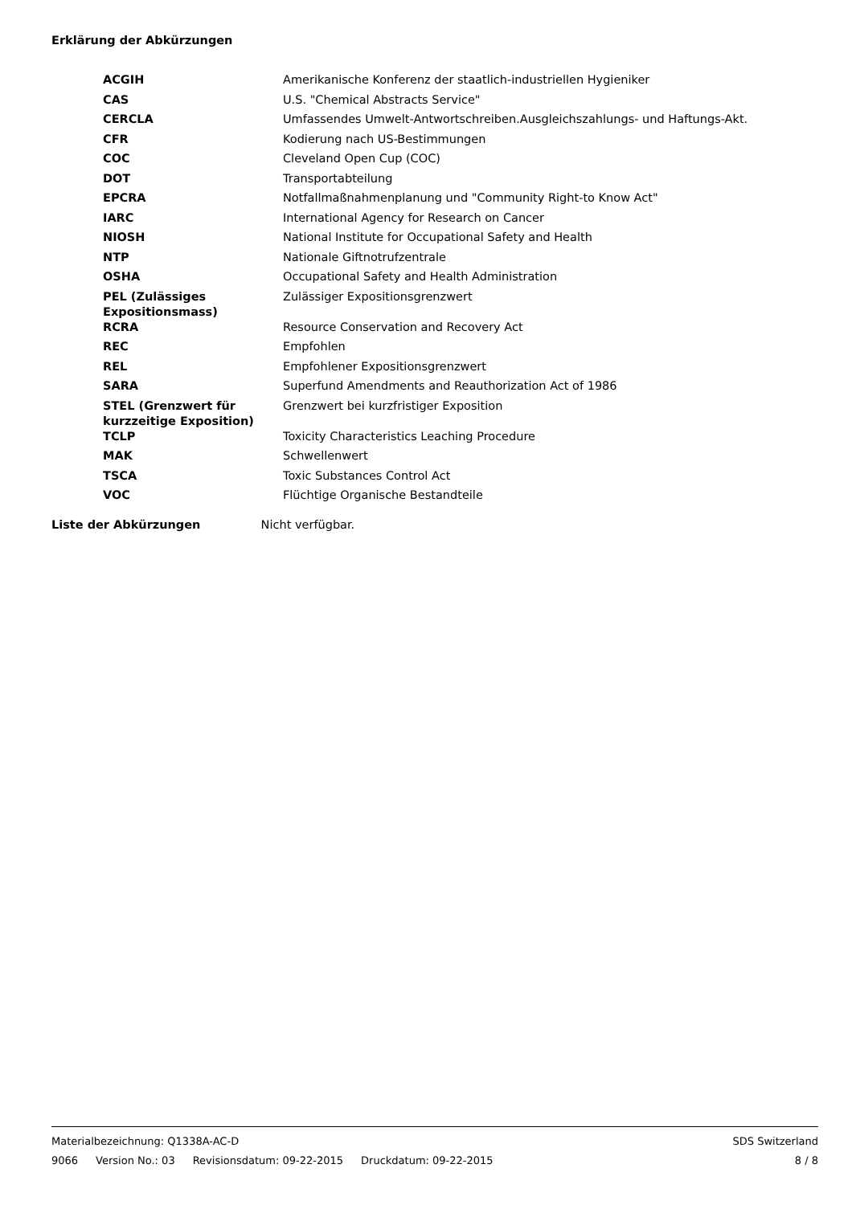Erklärung der Abkürzungen
| ACGIH | Amerikanische Konferenz der staatlich-industriellen Hygieniker |
| CAS | U.S. "Chemical Abstracts Service" |
| CERCLA | Umfassendes Umwelt-Antwortschreiben.Ausgleichszahlungs- und Haftungs-Akt. |
| CFR | Kodierung nach US-Bestimmungen |
| COC | Cleveland Open Cup (COC) |
| DOT | Transportabteilung |
| EPCRA | Notfallmaßnahmenplanung und "Community Right-to Know Act" |
| IARC | International Agency for Research on Cancer |
| NIOSH | National Institute for Occupational Safety and Health |
| NTP | Nationale Giftnotrufzentrale |
| OSHA | Occupational Safety and Health Administration |
| PEL (Zulässiges Expositionsmass) | Zulässiger Expositionsgrenzwert |
| RCRA | Resource Conservation and Recovery Act |
| REC | Empfohlen |
| REL | Empfohlener Expositionsgrenzwert |
| SARA | Superfund Amendments and Reauthorization Act of 1986 |
| STEL (Grenzwert für kurzzeitige Exposition) | Grenzwert bei kurzfristiger Exposition |
| TCLP | Toxicity Characteristics Leaching Procedure |
| MAK | Schwellenwert |
| TSCA | Toxic Substances Control Act |
| VOC | Flüchtige Organische Bestandteile |
Liste der Abkürzungen Nicht verfügbar.
Materialbezeichnung: Q1338A-AC-D SDS Switzerland
9066 Version No.: 03 Revisionsdatum: 09-22-2015 Druckdatum: 09-22-2015 8 / 8